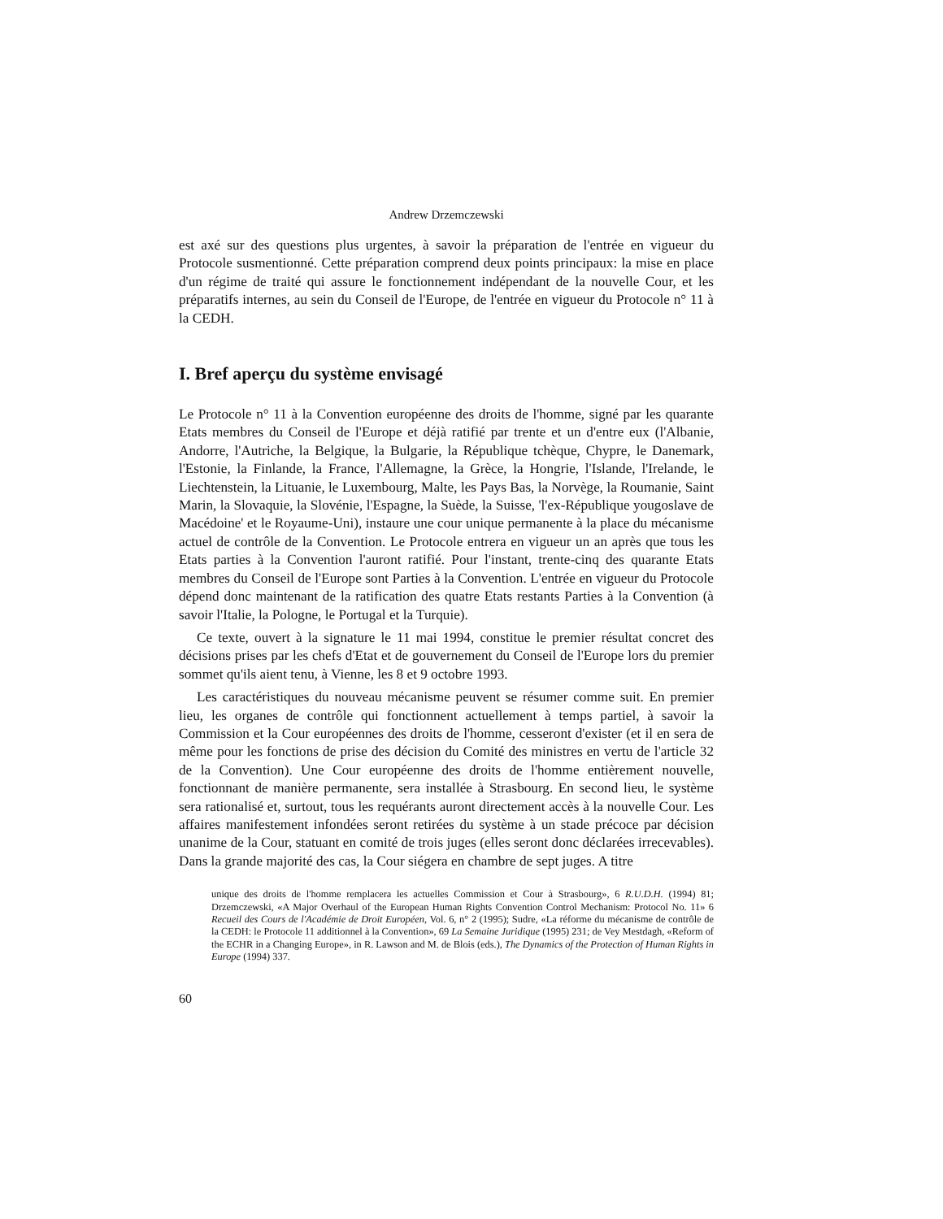Andrew Drzemczewski
est axé sur des questions plus urgentes, à savoir la préparation de l'entrée en vigueur du Protocole susmentionné. Cette préparation comprend deux points principaux: la mise en place d'un régime de traité qui assure le fonctionnement indépendant de la nouvelle Cour, et les préparatifs internes, au sein du Conseil de l'Europe, de l'entrée en vigueur du Protocole n° 11 à la CEDH.
I. Bref aperçu du système envisagé
Le Protocole n° 11 à la Convention européenne des droits de l'homme, signé par les quarante Etats membres du Conseil de l'Europe et déjà ratifié par trente et un d'entre eux (l'Albanie, Andorre, l'Autriche, la Belgique, la Bulgarie, la République tchèque, Chypre, le Danemark, l'Estonie, la Finlande, la France, l'Allemagne, la Grèce, la Hongrie, l'Islande, l'Irelande, le Liechtenstein, la Lituanie, le Luxembourg, Malte, les Pays Bas, la Norvège, la Roumanie, Saint Marin, la Slovaquie, la Slovénie, l'Espagne, la Suède, la Suisse, 'l'ex-République yougoslave de Macédoine' et le Royaume-Uni), instaure une cour unique permanente à la place du mécanisme actuel de contrôle de la Convention. Le Protocole entrera en vigueur un an après que tous les Etats parties à la Convention l'auront ratifié. Pour l'instant, trente-cinq des quarante Etats membres du Conseil de l'Europe sont Parties à la Convention. L'entrée en vigueur du Protocole dépend donc maintenant de la ratification des quatre Etats restants Parties à la Convention (à savoir l'Italie, la Pologne, le Portugal et la Turquie).
Ce texte, ouvert à la signature le 11 mai 1994, constitue le premier résultat concret des décisions prises par les chefs d'Etat et de gouvernement du Conseil de l'Europe lors du premier sommet qu'ils aient tenu, à Vienne, les 8 et 9 octobre 1993.
Les caractéristiques du nouveau mécanisme peuvent se résumer comme suit. En premier lieu, les organes de contrôle qui fonctionnent actuellement à temps partiel, à savoir la Commission et la Cour européennes des droits de l'homme, cesseront d'exister (et il en sera de même pour les fonctions de prise des décision du Comité des ministres en vertu de l'article 32 de la Convention). Une Cour européenne des droits de l'homme entièrement nouvelle, fonctionnant de manière permanente, sera installée à Strasbourg. En second lieu, le système sera rationalisé et, surtout, tous les requérants auront directement accès à la nouvelle Cour. Les affaires manifestement infondées seront retirées du système à un stade précoce par décision unanime de la Cour, statuant en comité de trois juges (elles seront donc déclarées irrecevables). Dans la grande majorité des cas, la Cour siégera en chambre de sept juges. A titre
unique des droits de l'homme remplacera les actuelles Commission et Cour à Strasbourg», 6 R.U.D.H. (1994) 81; Drzemczewski, «A Major Overhaul of the European Human Rights Convention Control Mechanism: Protocol No. 11» 6 Recueil des Cours de l'Académie de Droit Européen, Vol. 6, n° 2 (1995); Sudre, «La réforme du mécanisme de contrôle de la CEDH: le Protocole 11 additionnel à la Convention», 69 La Semaine Juridique (1995) 231; de Vey Mestdagh, «Reform of the ECHR in a Changing Europe», in R. Lawson and M. de Blois (eds.), The Dynamics of the Protection of Human Rights in Europe (1994) 337.
60